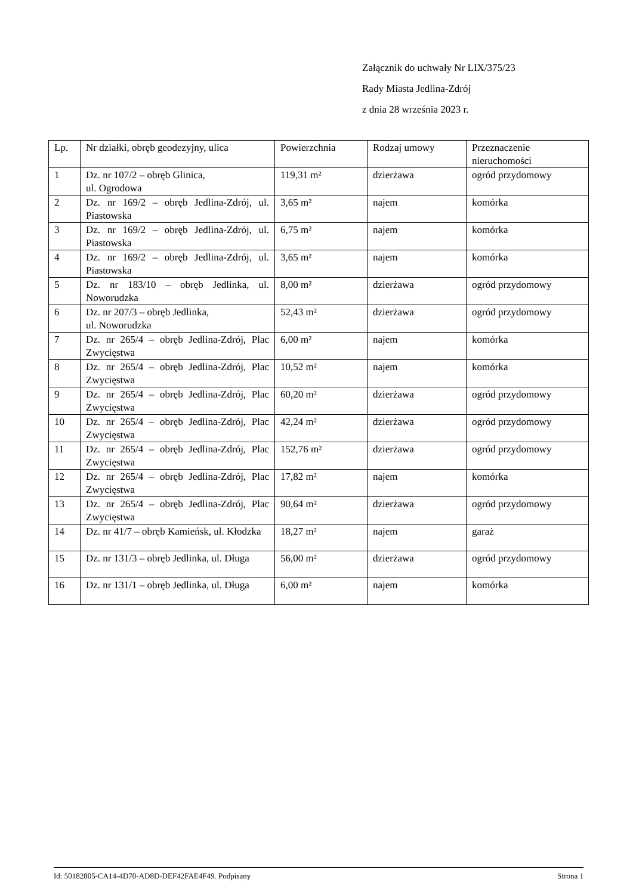Załącznik do uchwały Nr LIX/375/23
Rady Miasta Jedlina-Zdrój
z dnia 28 września 2023 r.
| Lp. | Nr działki, obręb geodezyjny, ulica | Powierzchnia | Rodzaj umowy | Przeznaczenie nieruchomości |
| --- | --- | --- | --- | --- |
| 1 | Dz. nr 107/2 – obręb Glinica, ul. Ogrodowa | 119,31 m² | dzierżawa | ogród przydomowy |
| 2 | Dz. nr 169/2 – obręb Jedlina-Zdrój, ul. Piastowska | 3,65 m² | najem | komórka |
| 3 | Dz. nr 169/2 – obręb Jedlina-Zdrój, ul. Piastowska | 6,75 m² | najem | komórka |
| 4 | Dz. nr 169/2 – obręb Jedlina-Zdrój, ul. Piastowska | 3,65 m² | najem | komórka |
| 5 | Dz. nr 183/10 – obręb Jedlinka, ul. Noworudzka | 8,00 m² | dzierżawa | ogród przydomowy |
| 6 | Dz. nr 207/3 – obręb Jedlinka, ul. Noworudzka | 52,43 m² | dzierżawa | ogród przydomowy |
| 7 | Dz. nr 265/4 – obręb Jedlina-Zdrój, Plac Zwycięstwa | 6,00 m² | najem | komórka |
| 8 | Dz. nr 265/4 – obręb Jedlina-Zdrój, Plac Zwycięstwa | 10,52 m² | najem | komórka |
| 9 | Dz. nr 265/4 – obręb Jedlina-Zdrój, Plac Zwycięstwa | 60,20 m² | dzierżawa | ogród przydomowy |
| 10 | Dz. nr 265/4 – obręb Jedlina-Zdrój, Plac Zwycięstwa | 42,24 m² | dzierżawa | ogród przydomowy |
| 11 | Dz. nr 265/4 – obręb Jedlina-Zdrój, Plac Zwycięstwa | 152,76 m² | dzierżawa | ogród przydomowy |
| 12 | Dz. nr 265/4 – obręb Jedlina-Zdrój, Plac Zwycięstwa | 17,82 m² | najem | komórka |
| 13 | Dz. nr 265/4 – obręb Jedlina-Zdrój, Plac Zwycięstwa | 90,64 m² | dzierżawa | ogród przydomowy |
| 14 | Dz. nr 41/7 – obręb Kamieńsk, ul. Kłodzka | 18,27 m² | najem | garaż |
| 15 | Dz. nr 131/3 – obręb Jedlinka, ul. Długa | 56,00 m² | dzierżawa | ogród przydomowy |
| 16 | Dz. nr 131/1 – obręb Jedlinka, ul. Długa | 6,00 m² | najem | komórka |
Id: 50182805-CA14-4D70-AD8D-DEF42FAE4F49. Podpisany Strona 1